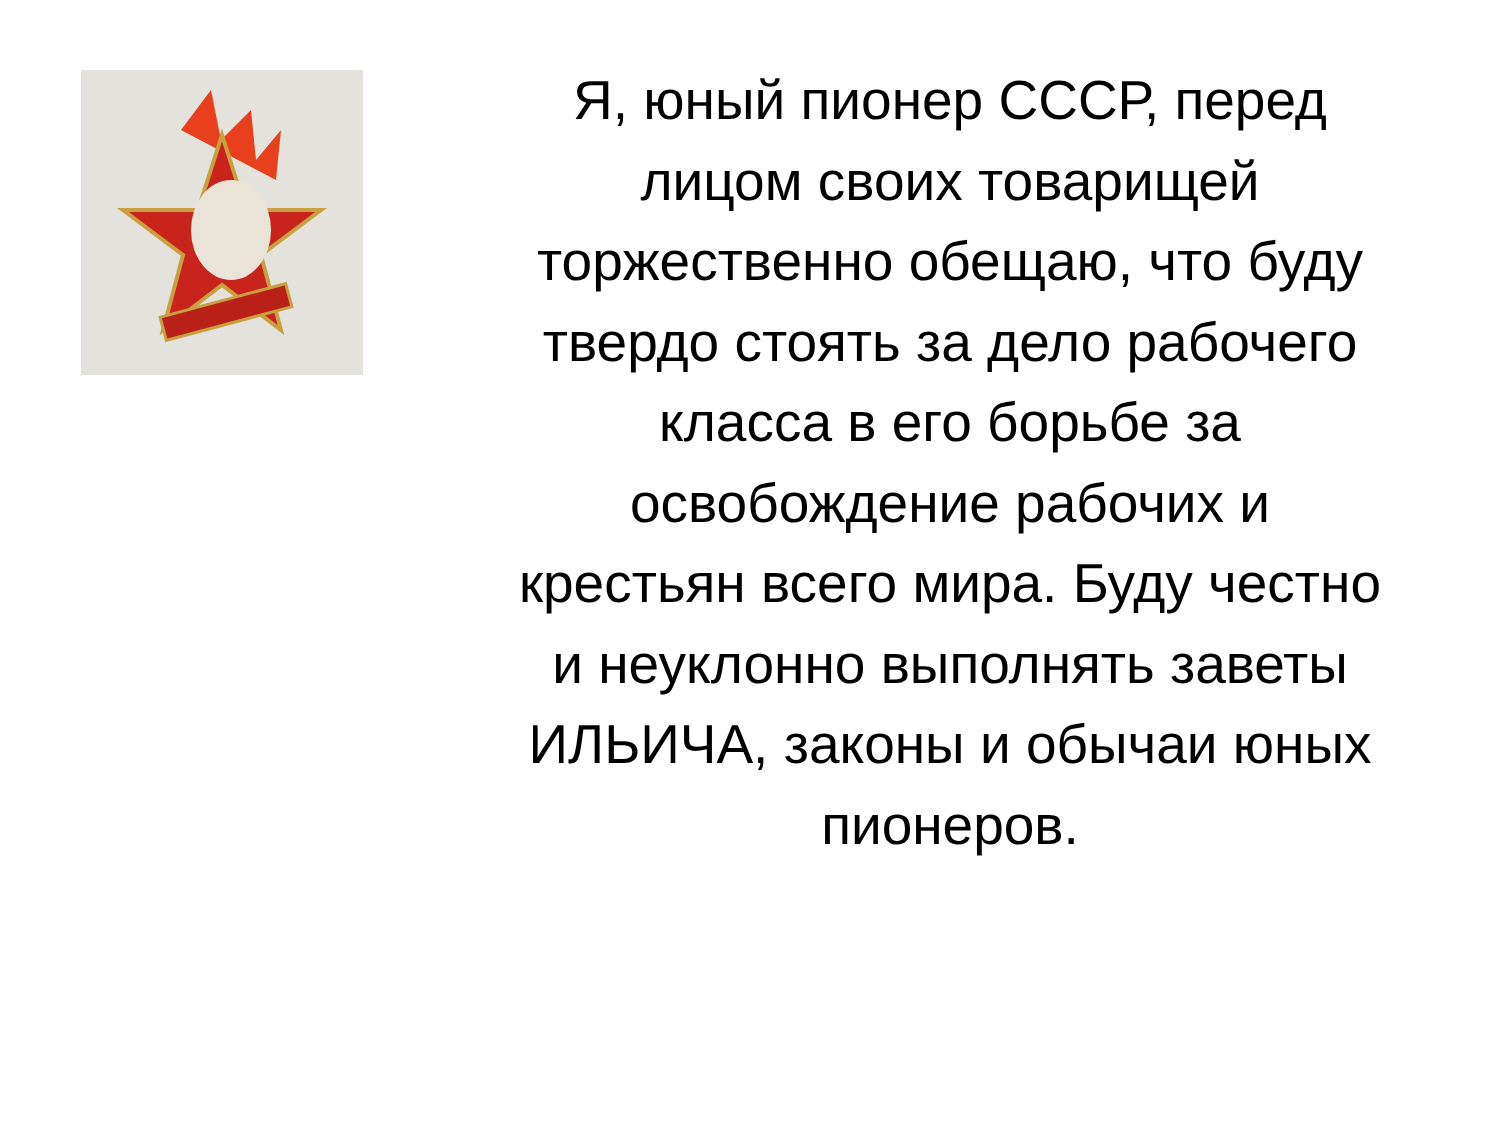Я, юный пионер СССР, перед лицом своих товарищей торжественно обещаю, что буду твердо стоять за дело рабочего класса в его борьбе за освобождение рабочих и крестьян всего мира. Буду честно и неуклонно выполнять заветы ИЛЬИЧА, законы и обычаи юных пионеров.